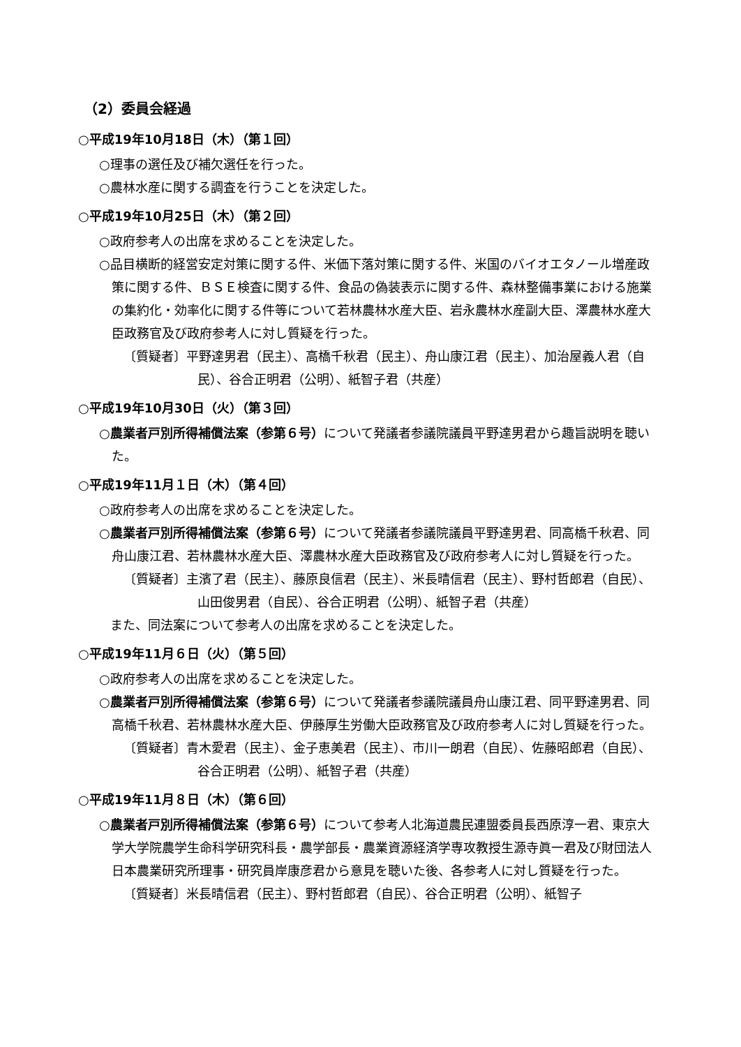（2）委員会経過
○平成19年10月18日（木）（第１回）
○理事の選任及び補欠選任を行った。
○農林水産に関する調査を行うことを決定した。
○平成19年10月25日（木）（第２回）
○政府参考人の出席を求めることを決定した。
○品目横断的経営安定対策に関する件、米価下落対策に関する件、米国のバイオエタノール増産政策に関する件、ＢＳＥ検査に関する件、食品の偽装表示に関する件、森林整備事業における施業の集約化・効率化に関する件等について若林農林水産大臣、岩永農林水産副大臣、澤農林水産大臣政務官及び政府参考人に対し質疑を行った。
〔質疑者〕平野達男君（民主）、高橋千秋君（民主）、舟山康江君（民主）、加治屋義人君（自民）、谷合正明君（公明）、紙智子君（共産）
○平成19年10月30日（火）（第３回）
○農業者戸別所得補償法案（参第６号）について発議者参議院議員平野達男君から趣旨説明を聴いた。
○平成19年11月１日（木）（第４回）
○政府参考人の出席を求めることを決定した。
○農業者戸別所得補償法案（参第６号）について発議者参議院議員平野達男君、同高橋千秋君、同舟山康江君、若林農林水産大臣、澤農林水産大臣政務官及び政府参考人に対し質疑を行った。
〔質疑者〕主濱了君（民主）、藤原良信君（民主）、米長晴信君（民主）、野村哲郎君（自民）、山田俊男君（自民）、谷合正明君（公明）、紙智子君（共産）
また、同法案について参考人の出席を求めることを決定した。
○平成19年11月６日（火）（第５回）
○政府参考人の出席を求めることを決定した。
○農業者戸別所得補償法案（参第６号）について発議者参議院議員舟山康江君、同平野達男君、同高橋千秋君、若林農林水産大臣、伊藤厚生労働大臣政務官及び政府参考人に対し質疑を行った。
〔質疑者〕青木愛君（民主）、金子恵美君（民主）、市川一朗君（自民）、佐藤昭郎君（自民）、谷合正明君（公明）、紙智子君（共産）
○平成19年11月８日（木）（第６回）
○農業者戸別所得補償法案（参第６号）について参考人北海道農民連盟委員長西原淳一君、東京大学大学院農学生命科学研究科長・農学部長・農業資源経済学専攻教授生源寺眞一君及び財団法人日本農業研究所理事・研究員岸康彦君から意見を聴いた後、各参考人に対し質疑を行った。
〔質疑者〕米長晴信君（民主）、野村哲郎君（自民）、谷合正明君（公明）、紙智子